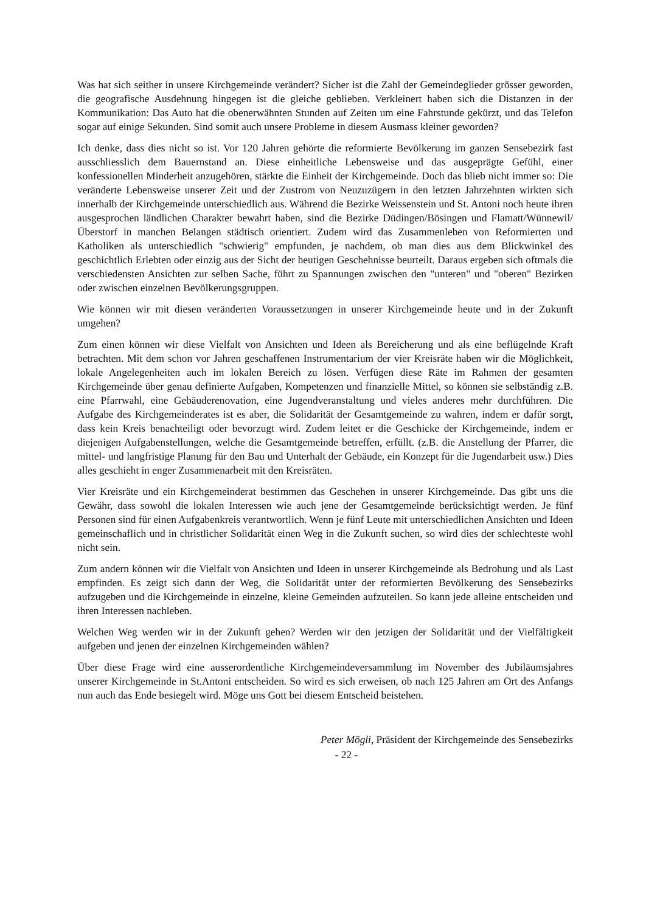Was hat sich seither in unsere Kirchgemeinde verändert? Sicher ist die Zahl der Gemeindeglieder grösser geworden, die geografische Ausdehnung hingegen ist die gleiche geblieben. Verkleinert haben sich die Distanzen in der Kommunikation: Das Auto hat die obenerwähnten Stunden auf Zeiten um eine Fahrstunde gekürzt, und das Telefon sogar auf einige Sekunden. Sind somit auch unsere Probleme in diesem Ausmass kleiner geworden?
Ich denke, dass dies nicht so ist. Vor 120 Jahren gehörte die reformierte Bevölkerung im ganzen Sensebezirk fast ausschliesslich dem Bauernstand an. Diese einheitliche Lebensweise und das ausgeprägte Gefühl, einer konfessionellen Minderheit anzugehören, stärkte die Einheit der Kirchgemeinde. Doch das blieb nicht immer so: Die veränderte Lebensweise unserer Zeit und der Zustrom von Neuzuzügern in den letzten Jahrzehnten wirkten sich innerhalb der Kirchgemeinde unterschiedlich aus. Während die Bezirke Weissenstein und St. Antoni noch heute ihren ausgesprochen ländlichen Charakter bewahrt haben, sind die Bezirke Düdingen/Bösingen und Flamatt/Wünnewil/Überstorf in manchen Belangen städtisch orientiert. Zudem wird das Zusammenleben von Reformierten und Katholiken als unterschiedlich "schwierig" empfunden, je nachdem, ob man dies aus dem Blickwinkel des geschichtlich Erlebten oder einzig aus der Sicht der heutigen Geschehnisse beurteilt. Daraus ergeben sich oftmals die verschiedensten Ansichten zur selben Sache, führt zu Spannungen zwischen den "unteren" und "oberen" Bezirken oder zwischen einzelnen Bevölkerungsgruppen.
Wie können wir mit diesen veränderten Voraussetzungen in unserer Kirchgemeinde heute und in der Zukunft umgehen?
Zum einen können wir diese Vielfalt von Ansichten und Ideen als Bereicherung und als eine beflügelnde Kraft betrachten. Mit dem schon vor Jahren geschaffenen Instrumentarium der vier Kreisräte haben wir die Möglichkeit, lokale Angelegenheiten auch im lokalen Bereich zu lösen. Verfügen diese Räte im Rahmen der gesamten Kirchgemeinde über genau definierte Aufgaben, Kompetenzen und finanzielle Mittel, so können sie selbständig z.B. eine Pfarrwahl, eine Gebäuderenovation, eine Jugendveranstaltung und vieles anderes mehr durchführen. Die Aufgabe des Kirchgemeinderates ist es aber, die Solidarität der Gesamtgemeinde zu wahren, indem er dafür sorgt, dass kein Kreis benachteiligt oder bevorzugt wird. Zudem leitet er die Geschicke der Kirchgemeinde, indem er diejenigen Aufgabenstellungen, welche die Gesamtgemeinde betreffen, erfüllt. (z.B. die Anstellung der Pfarrer, die mittel- und langfristige Planung für den Bau und Unterhalt der Gebäude, ein Konzept für die Jugendarbeit usw.) Dies alles geschieht in enger Zusammenarbeit mit den Kreisräten.
Vier Kreisräte und ein Kirchgemeinderat bestimmen das Geschehen in unserer Kirchgemeinde. Das gibt uns die Gewähr, dass sowohl die lokalen Interessen wie auch jene der Gesamtgemeinde berücksichtigt werden. Je fünf Personen sind für einen Aufgabenkreis verantwortlich. Wenn je fünf Leute mit unterschiedlichen Ansichten und Ideen gemeinschaflich und in christlicher Solidarität einen Weg in die Zukunft suchen, so wird dies der schlechteste wohl nicht sein.
Zum andern können wir die Vielfalt von Ansichten und Ideen in unserer Kirchgemeinde als Bedrohung und als Last empfinden. Es zeigt sich dann der Weg, die Solidarität unter der reformierten Bevölkerung des Sensebezirks aufzugeben und die Kirchgemeinde in einzelne, kleine Gemeinden aufzuteilen. So kann jede alleine entscheiden und ihren Interessen nachleben.
Welchen Weg werden wir in der Zukunft gehen? Werden wir den jetzigen der Solidarität und der Vielfältigkeit aufgeben und jenen der einzelnen Kirchgemeinden wählen?
Über diese Frage wird eine ausserordentliche Kirchgemeindeversammlung im November des Jubiläumsjahres unserer Kirchgemeinde in St.Antoni entscheiden. So wird es sich erweisen, ob nach 125 Jahren am Ort des Anfangs nun auch das Ende besiegelt wird. Möge uns Gott bei diesem Entscheid beistehen.
Peter Mögli, Präsident der Kirchgemeinde des Sensebezirks
- 22 -